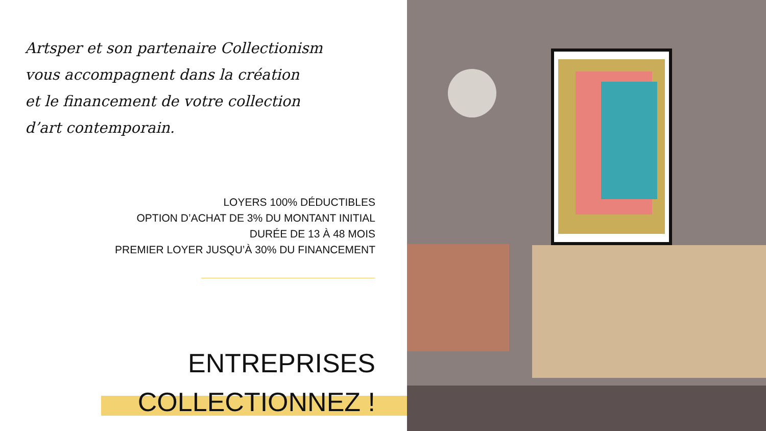Artsper et son partenaire Collectionism
vous accompagnent dans la création
et le financement de votre collection
d’art contemporain.
LOYERS 100% DÉDUCTIBLES
OPTION D’ACHAT DE 3% DU MONTANT INITIAL
DURÉE DE 13 À 48 MOIS
PREMIER LOYER JUSQU’À 30% DU FINANCEMENT
ENTREPRISES
COLLECTIONNEZ !